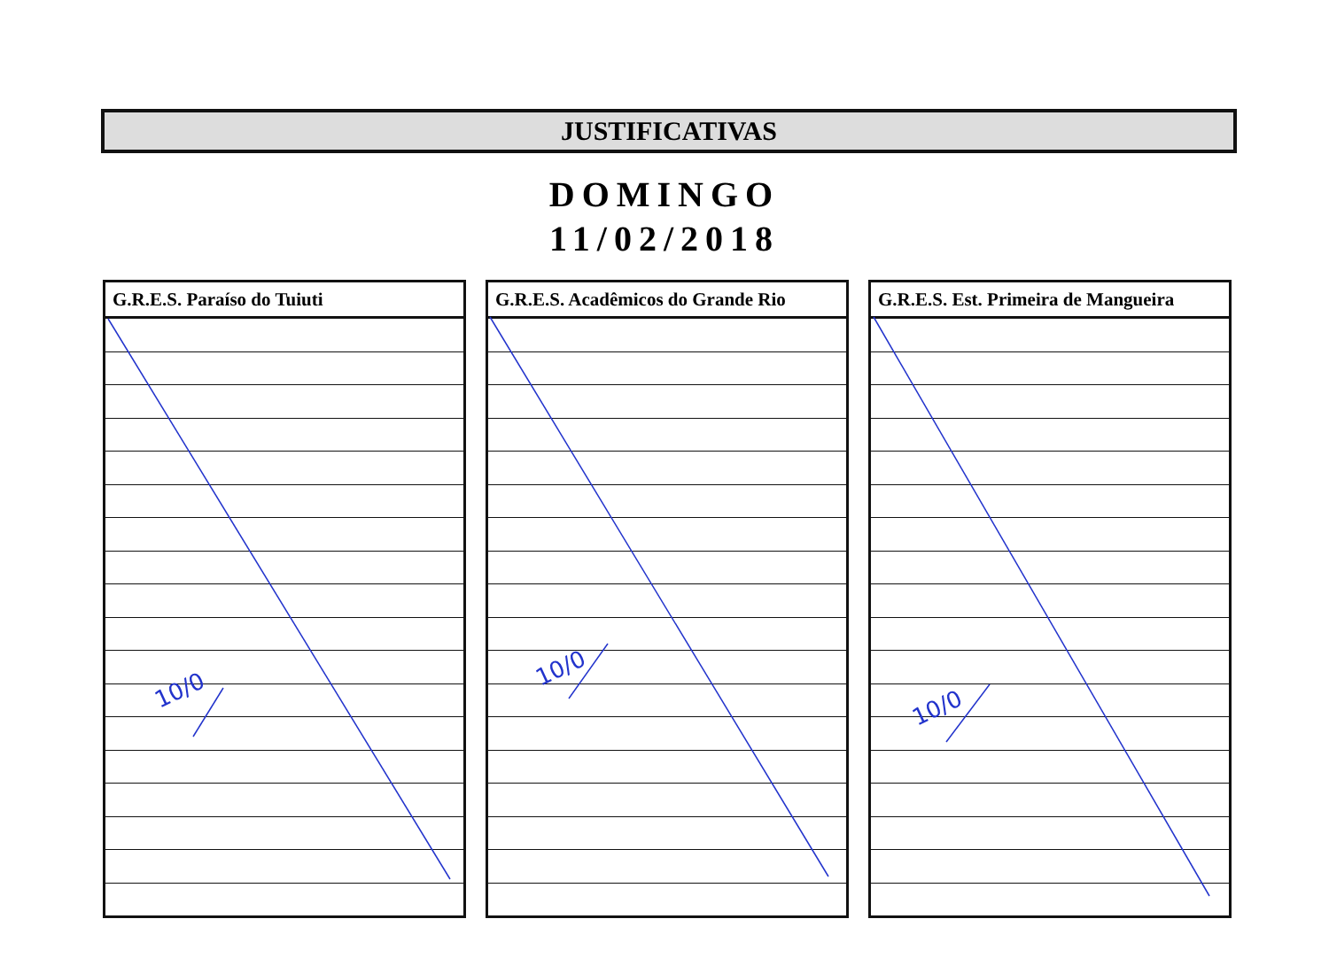JUSTIFICATIVAS
DOMINGO
11/02/2018
| G.R.E.S. Paraíso do Tuiuti |
| --- |
| G.R.E.S. Acadêmicos do Grande Rio |
| --- |
| G.R.E.S. Est. Primeira de Mangueira |
| --- |
10/0
10/0
10/0